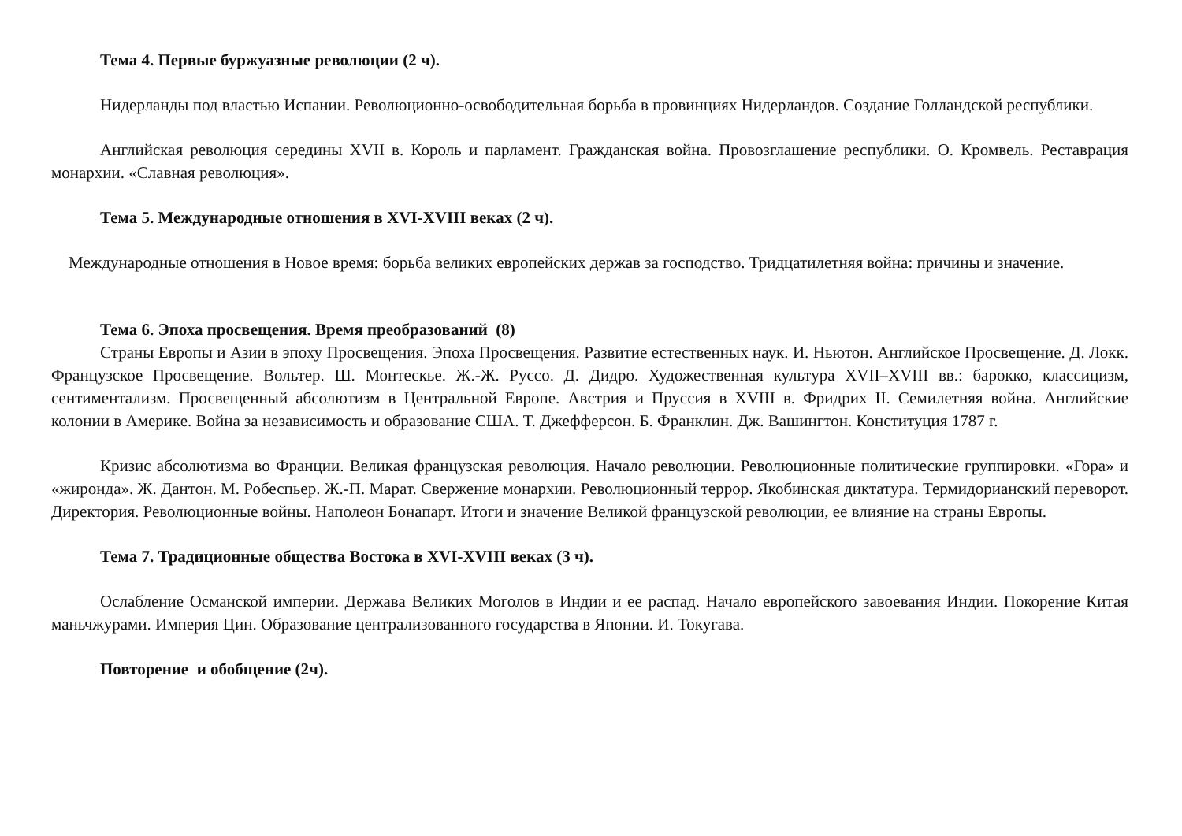Тема 4. Первые буржуазные революции (2 ч).
Нидерланды под властью Испании. Революционно-освободительная борьба в провинциях Нидерландов. Создание Голландской республики.
Английская революция середины XVII в. Король и парламент. Гражданская война. Провозглашение республики. О. Кромвель. Реставрация монархии. «Славная революция».
Тема 5. Международные отношения в XVI-XVIII веках (2 ч).
Международные отношения в Новое время: борьба великих европейских держав за господство. Тридцатилетняя война: причины и значение.
Тема 6. Эпоха просвещения. Время преобразований (8)
Страны Европы и Азии в эпоху Просвещения. Эпоха Просвещения. Развитие естественных наук. И. Ньютон. Английское Просвещение. Д. Локк. Французское Просвещение. Вольтер. Ш. Монтескье. Ж.-Ж. Руссо. Д. Дидро. Художественная культура XVII–XVIII вв.: барокко, классицизм, сентиментализм. Просвещенный абсолютизм в Центральной Европе. Австрия и Пруссия в XVIII в. Фридрих II. Семилетняя война. Английские колонии в Америке. Война за независимость и образование США. Т. Джефферсон. Б. Франклин. Дж. Вашингтон. Конституция 1787 г.
Кризис абсолютизма во Франции. Великая французская революция. Начало революции. Революционные политические группировки. «Гора» и «жиронда». Ж. Дантон. М. Робеспьер. Ж.-П. Марат. Свержение монархии. Революционный террор. Якобинская диктатура. Термидорианский переворот. Директория. Революционные войны. Наполеон Бонапарт. Итоги и значение Великой французской революции, ее влияние на страны Европы.
Тема 7. Традиционные общества Востока в XVI-XVIII веках (3 ч).
Ослабление Османской империи. Держава Великих Моголов в Индии и ее распад. Начало европейского завоевания Индии. Покорение Китая маньчжурами. Империя Цин. Образование централизованного государства в Японии. И. Токугава.
Повторение и обобщение (2ч).